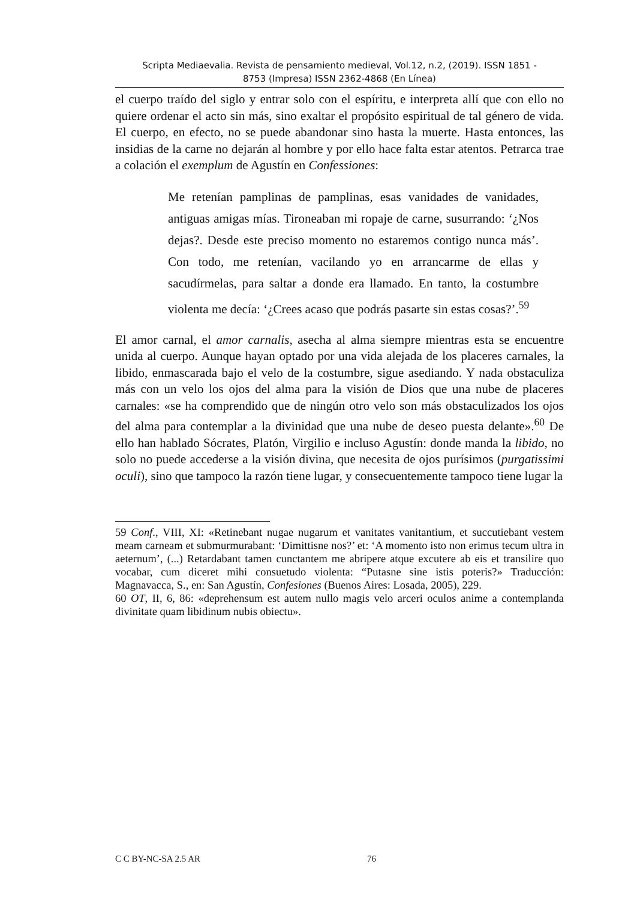Scripta Mediaevalia. Revista de pensamiento medieval, Vol.12, n.2, (2019). ISSN 1851 -
8753 (Impresa) ISSN 2362-4868 (En Línea)
el cuerpo traído del siglo y entrar solo con el espíritu, e interpreta allí que con ello no quiere ordenar el acto sin más, sino exaltar el propósito espiritual de tal género de vida. El cuerpo, en efecto, no se puede abandonar sino hasta la muerte. Hasta entonces, las insidias de la carne no dejarán al hombre y por ello hace falta estar atentos. Petrarca trae a colación el exemplum de Agustín en Confessiones:
Me retenían pamplinas de pamplinas, esas vanidades de vanidades, antiguas amigas mías. Tironeaban mi ropaje de carne, susurrando: ‘¿Nos dejas?. Desde este preciso momento no estaremos contigo nunca más’. Con todo, me retenían, vacilando yo en arrancarme de ellas y sacudírmelas, para saltar a donde era llamado. En tanto, la costumbre violenta me decía: ‘¿Crees acaso que podrás pasarte sin estas cosas?’.<sup>59</sup>
El amor carnal, el amor carnalis, asecha al alma siempre mientras esta se encuentre unida al cuerpo. Aunque hayan optado por una vida alejada de los placeres carnales, la libido, enmascarada bajo el velo de la costumbre, sigue asediando. Y nada obstaculiza más con un velo los ojos del alma para la visión de Dios que una nube de placeres carnales: «se ha comprendido que de ningún otro velo son más obstaculizados los ojos del alma para contemplar a la divinidad que una nube de deseo puesta delante».<sup>60</sup> De ello han hablado Sócrates, Platón, Virgilio e incluso Agustín: donde manda la libido, no solo no puede accederse a la visión divina, que necesita de ojos purísimos (purgatissimi oculi), sino que tampoco la razón tiene lugar, y consecuentemente tampoco tiene lugar la
59 Conf., VIII, XI: «Retinebant nugae nugarum et vanitates vanitantium, et succutiebant vestem meam carneam et submurmurabant: ‘Dimittisne nos?’ et: ‘A momento isto non erimus tecum ultra in aeternum’, (...) Retardabant tamen cunctantem me abripere atque excutere ab eis et transilire quo vocabar, cum diceret mihi consuetudo violenta: “Putasne sine istis poteris?» Traducción: Magnavacca, S., en: San Agustín, Confesiones (Buenos Aires: Losada, 2005), 229.
60 OT, II, 6, 86: «deprehensum est autem nullo magis velo arceri oculos anime a contemplanda divinitate quam libidinum nubis obiectu».
C C BY-NC-SA 2.5 AR 76